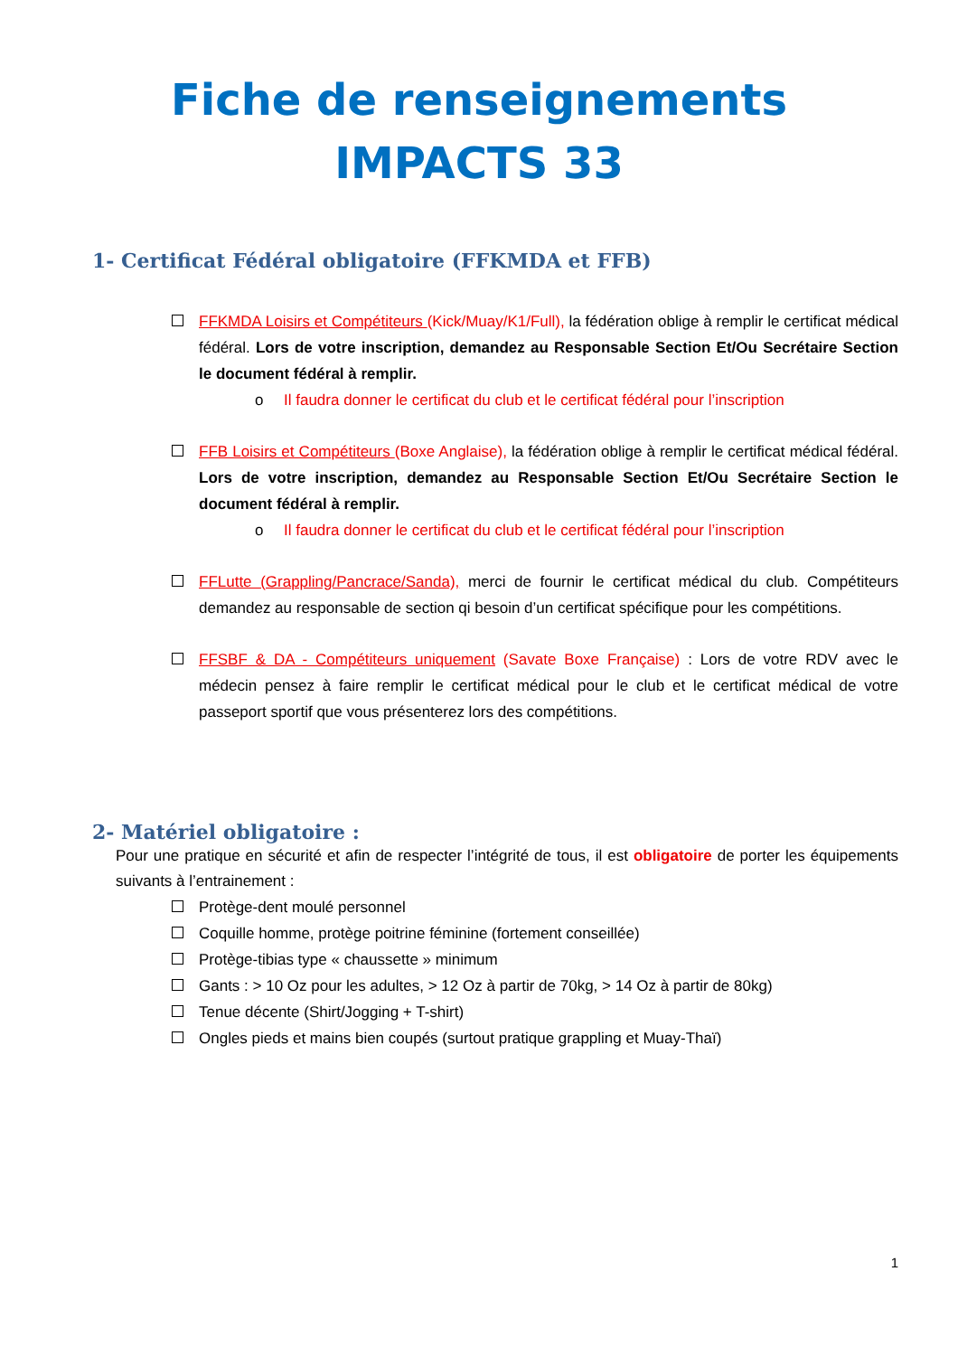Fiche de renseignements
IMPACTS 33
1- Certificat Fédéral obligatoire (FFKMDA et FFB)
FFKMDA Loisirs et Compétiteurs (Kick/Muay/K1/Full), la fédération oblige à remplir le certificat médical fédéral. Lors de votre inscription, demandez au Responsable Section Et/Ou Secrétaire Section le document fédéral à remplir.
o Il faudra donner le certificat du club et le certificat fédéral pour l’inscription
FFB Loisirs et Compétiteurs (Boxe Anglaise), la fédération oblige à remplir le certificat médical fédéral. Lors de votre inscription, demandez au Responsable Section Et/Ou Secrétaire Section le document fédéral à remplir.
o Il faudra donner le certificat du club et le certificat fédéral pour l’inscription
FFLutte (Grappling/Pancrace/Sanda), merci de fournir le certificat médical du club. Compétiteurs demandez au responsable de section qi besoin d’un certificat spécifique pour les compétitions.
FFSBF & DA - Compétiteurs uniquement (Savate Boxe Française) : Lors de votre RDV avec le médecin pensez à faire remplir le certificat médical pour le club et le certificat médical de votre passeport sportif que vous présenterez lors des compétitions.
2- Matériel obligatoire :
Pour une pratique en sécurité et afin de respecter l’intégrité de tous, il est obligatoire de porter les équipements suivants à l’entrainement :
Protège-dent moulé personnel
Coquille homme, protège poitrine féminine (fortement conseillée)
Protège-tibias type « chaussette » minimum
Gants : > 10 Oz pour les adultes, > 12 Oz à partir de 70kg, > 14 Oz à partir de 80kg)
Tenue décente (Shirt/Jogging + T-shirt)
Ongles pieds et mains bien coupés (surtout pratique grappling et Muay-Thaï)
1